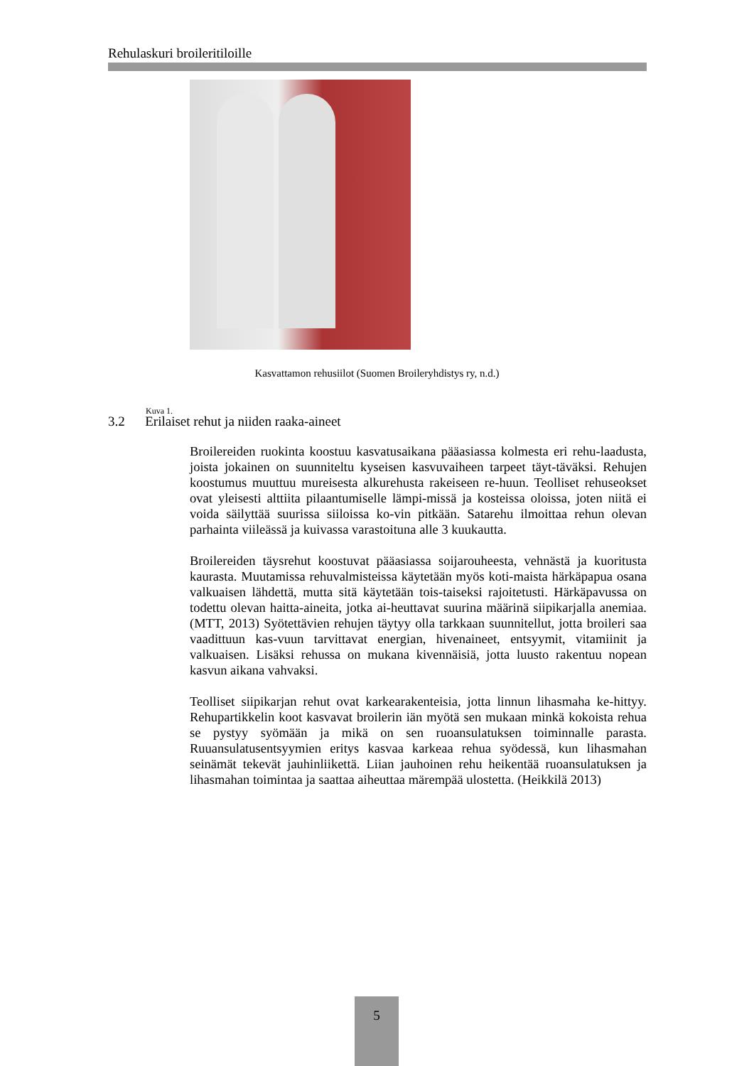Rehulaskuri broileritiloille
Kasvattamon rehusiilot (Suomen Broileryhdistys ry, n.d.)
Kuva 1.
3.2 Erilaiset rehut ja niiden raaka-aineet
Broilereiden ruokinta koostuu kasvatusaikana pääasiassa kolmesta eri rehu-laadusta, joista jokainen on suunniteltu kyseisen kasvuvaiheen tarpeet täyt-täväksi. Rehujen koostumus muuttuu mureisesta alkurehusta rakeiseen re-huun. Teolliset rehuseokset ovat yleisesti alttiita pilaantumiselle lämpi-missä ja kosteissa oloissa, joten niitä ei voida säilyttää suurissa siiloissa ko-vin pitkään. Satarehu ilmoittaa rehun olevan parhainta viileässä ja kuivassa varastoituna alle 3 kuukautta.
Broilereiden täysrehut koostuvat pääasiassa soijarouheesta, vehnästä ja kuoritusta kaurasta. Muutamissa rehuvalmisteissa käytetään myös koti-maista härkäpapua osana valkuaisen lähdettä, mutta sitä käytetään tois-taiseksi rajoitetusti. Härkäpavussa on todettu olevan haitta-aineita, jotka ai-heuttavat suurina määrinä siipikarjalla anemiaa. (MTT, 2013) Syötettävien rehujen täytyy olla tarkkaan suunnitellut, jotta broileri saa vaadittuun kas-vuun tarvittavat energian, hivenaineet, entsyymit, vitamiinit ja valkuaisen. Lisäksi rehussa on mukana kivennäisiä, jotta luusto rakentuu nopean kasvun aikana vahvaksi.
Teolliset siipikarjan rehut ovat karkearakenteisia, jotta linnun lihasmaha ke-hittyy. Rehupartikkelin koot kasvavat broilerin iän myötä sen mukaan minkä kokoista rehua se pystyy syömään ja mikä on sen ruoansulatuksen toiminnalle parasta. Ruuansulatusentsyymien eritys kasvaa karkeaa rehua syödessä, kun lihasmahan seinämät tekevät jauhinliikettä. Liian jauhoinen rehu heikentää ruoansulatuksen ja lihasmahan toimintaa ja saattaa aiheuttaa märempää ulostetta. (Heikkilä 2013)
5